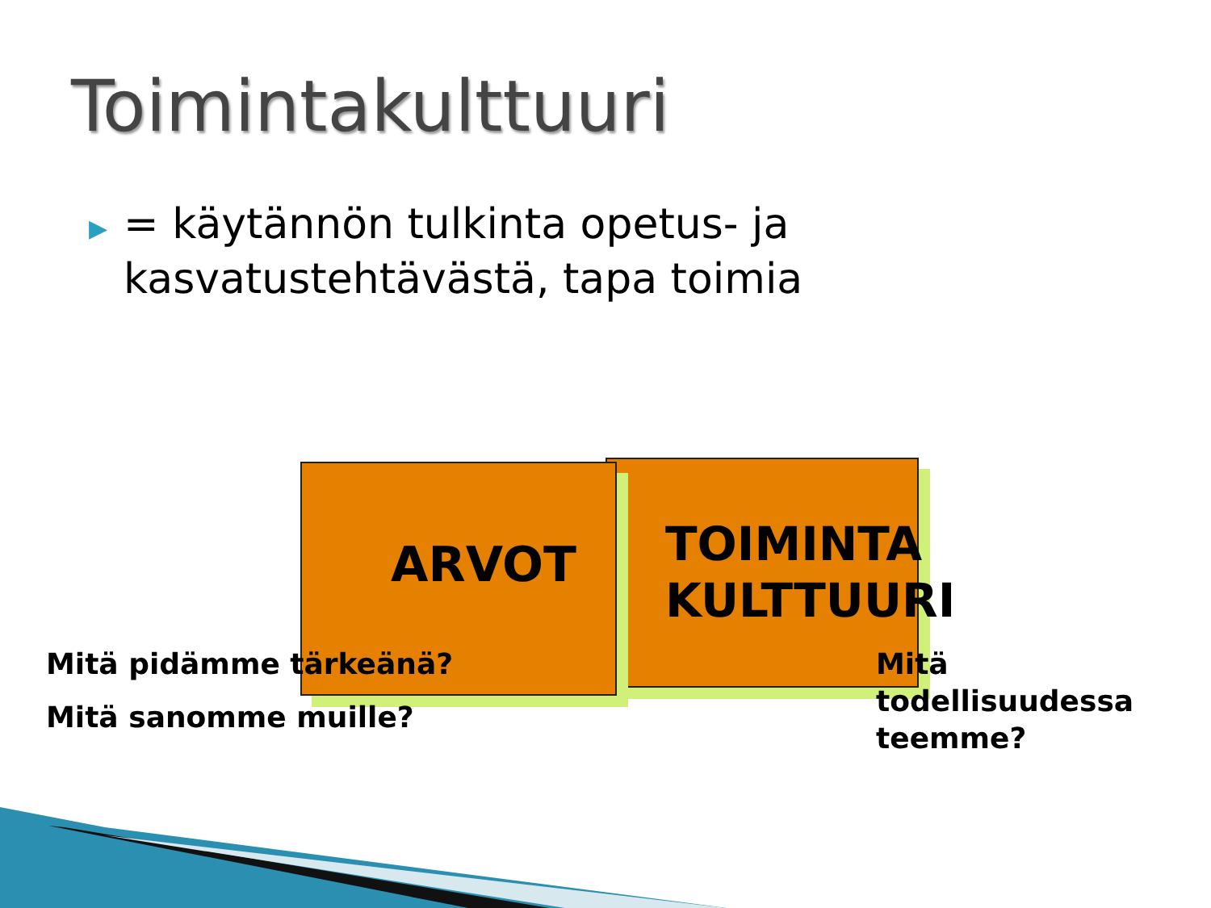Toimintakulttuuri
▶
= käytännön tulkinta opetus- ja kasvatustehtävästä, tapa toimia
TOIMINTA
KULTTUURI
ARVOT
Mitä pidämme tärkeänä?
Mitä sanomme muille?
Mitä
todellisuudessa
teemme?